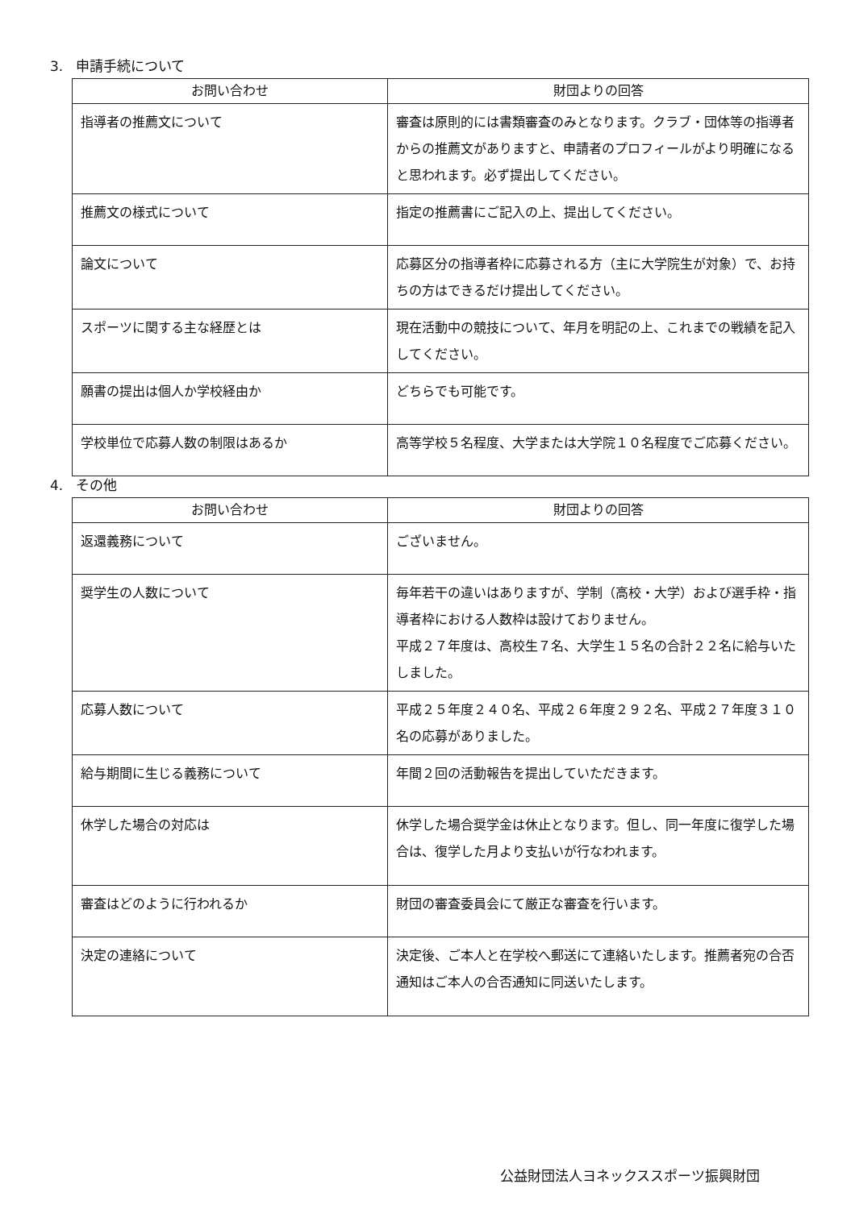3. 申請手続について
| お問い合わせ | 財団よりの回答 |
| --- | --- |
| 指導者の推薦文について | 審査は原則的には書類審査のみとなります。クラブ・団体等の指導者からの推薦文がありますと、申請者のプロフィールがより明確になると思われます。必ず提出してください。 |
| 推薦文の様式について | 指定の推薦書にご記入の上、提出してください。 |
| 論文について | 応募区分の指導者枠に応募される方（主に大学院生が対象）で、お持ちの方はできるだけ提出してください。 |
| スポーツに関する主な経歴とは | 現在活動中の競技について、年月を明記の上、これまでの戦績を記入してください。 |
| 願書の提出は個人か学校経由か | どちらでも可能です。 |
| 学校単位で応募人数の制限はあるか | 高等学校５名程度、大学または大学院１０名程度でご応募ください。 |
4. その他
| お問い合わせ | 財団よりの回答 |
| --- | --- |
| 返還義務について | ございません。 |
| 奨学生の人数について | 毎年若干の違いはありますが、学制（高校・大学）および選手枠・指導者枠における人数枠は設けておりません。 平成２７年度は、高校生７名、大学生１５名の合計２２名に給与いたしました。 |
| 応募人数について | 平成２５年度２４０名、平成２６年度２９２名、平成２７年度３１０名の応募がありました。 |
| 給与期間に生じる義務について | 年間２回の活動報告を提出していただきます。 |
| 休学した場合の対応は | 休学した場合奨学金は休止となります。但し、同一年度に復学した場合は、復学した月より支払いが行なわれます。 |
| 審査はどのように行われるか | 財団の審査委員会にて厳正な審査を行います。 |
| 決定の連絡について | 決定後、ご本人と在学校へ郵送にて連絡いたします。推薦者宛の合否通知はご本人の合否通知に同送いたします。 |
公益財団法人ヨネックススポーツ振興財団